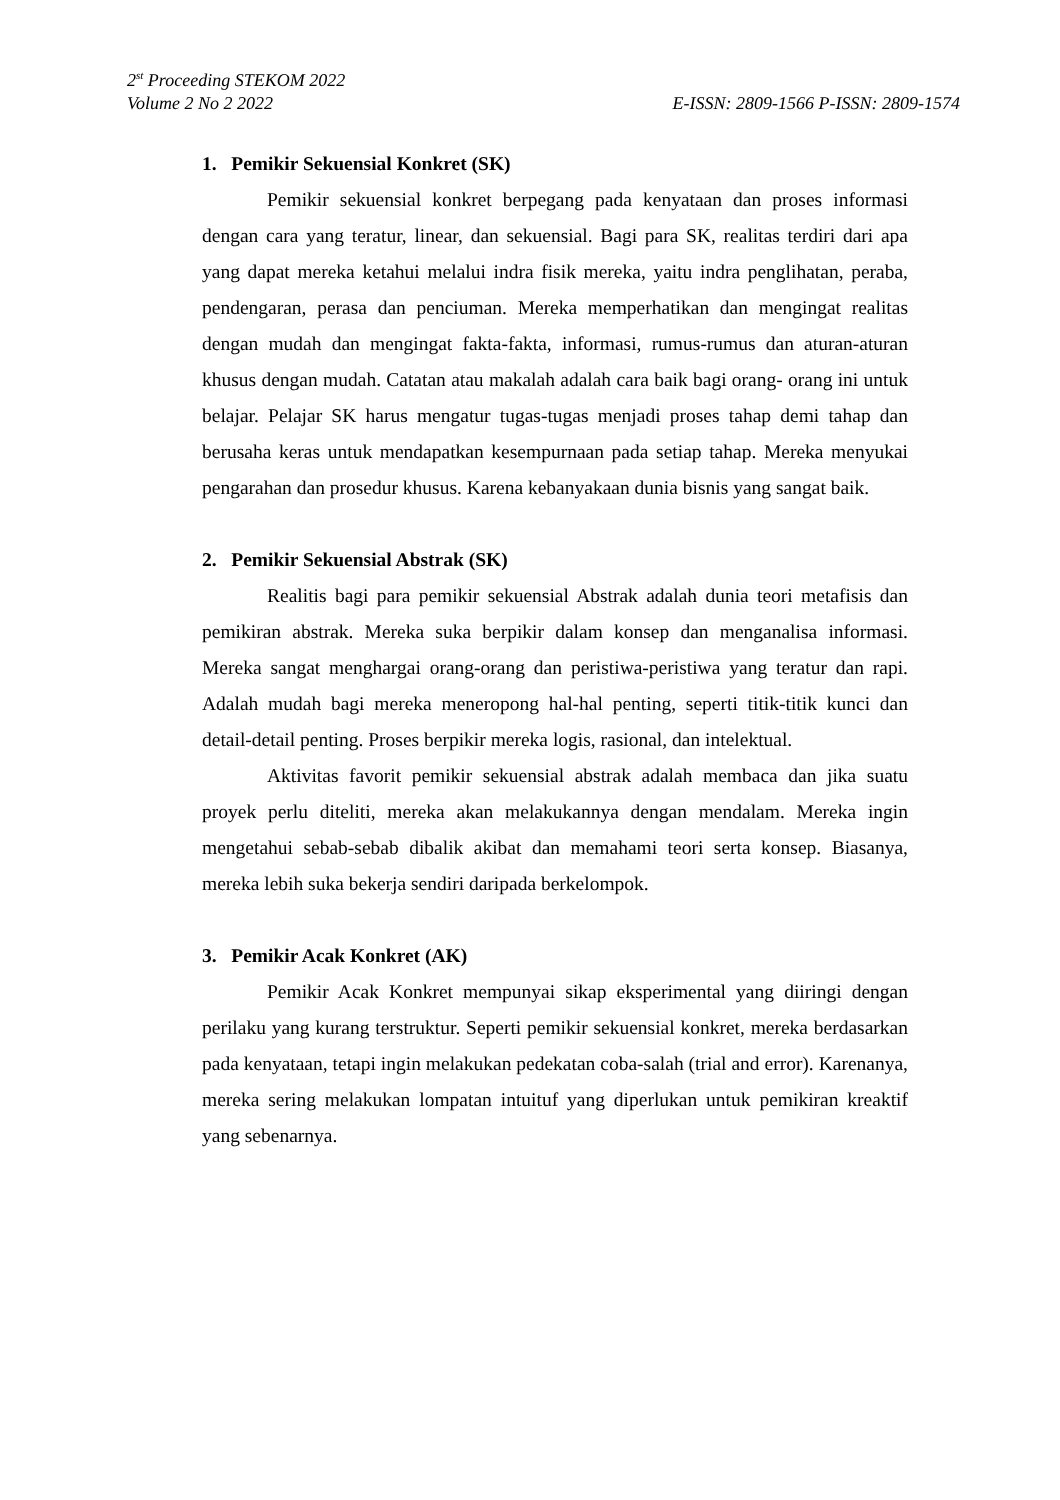2<sup>st</sup> Proceeding STEKOM 2022
Volume 2 No 2 2022 E-ISSN: 2809-1566 P-ISSN: 2809-1574
1. Pemikir Sekuensial Konkret (SK)
Pemikir sekuensial konkret berpegang pada kenyataan dan proses informasi dengan cara yang teratur, linear, dan sekuensial. Bagi para SK, realitas terdiri dari apa yang dapat mereka ketahui melalui indra fisik mereka, yaitu indra penglihatan, peraba, pendengaran, perasa dan penciuman. Mereka memperhatikan dan mengingat realitas dengan mudah dan mengingat fakta-fakta, informasi, rumus-rumus dan aturan-aturan khusus dengan mudah. Catatan atau makalah adalah cara baik bagi orang- orang ini untuk belajar. Pelajar SK harus mengatur tugas-tugas menjadi proses tahap demi tahap dan berusaha keras untuk mendapatkan kesempurnaan pada setiap tahap. Mereka menyukai pengarahan dan prosedur khusus. Karena kebanyakaan dunia bisnis yang sangat baik.
2. Pemikir Sekuensial Abstrak (SK)
Realitis bagi para pemikir sekuensial Abstrak adalah dunia teori metafisis dan pemikiran abstrak. Mereka suka berpikir dalam konsep dan menganalisa informasi. Mereka sangat menghargai orang-orang dan peristiwa-peristiwa yang teratur dan rapi. Adalah mudah bagi mereka meneropong hal-hal penting, seperti titik-titik kunci dan detail-detail penting. Proses berpikir mereka logis, rasional, dan intelektual.
Aktivitas favorit pemikir sekuensial abstrak adalah membaca dan jika suatu proyek perlu diteliti, mereka akan melakukannya dengan mendalam. Mereka ingin mengetahui sebab-sebab dibalik akibat dan memahami teori serta konsep. Biasanya, mereka lebih suka bekerja sendiri daripada berkelompok.
3. Pemikir Acak Konkret (AK)
Pemikir Acak Konkret mempunyai sikap eksperimental yang diiringi dengan perilaku yang kurang terstruktur. Seperti pemikir sekuensial konkret, mereka berdasarkan pada kenyataan, tetapi ingin melakukan pedekatan coba-salah (trial and error). Karenanya, mereka sering melakukan lompatan intuituf yang diperlukan untuk pemikiran kreaktif yang sebenarnya.